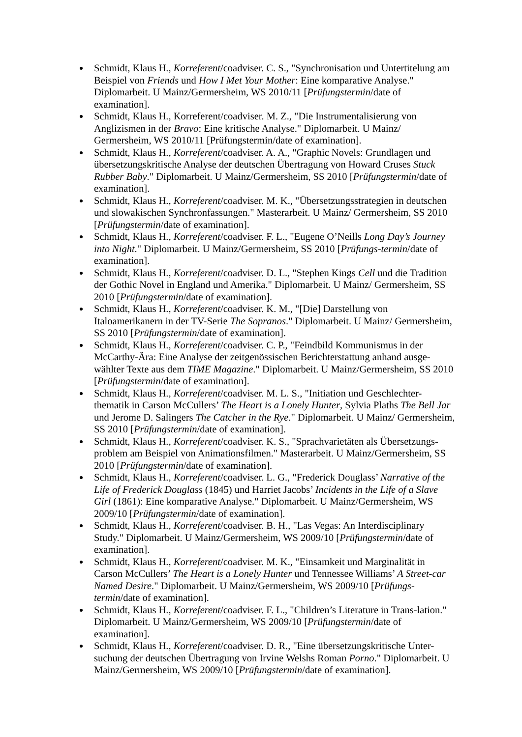Schmidt, Klaus H., Korreferent/coadviser. C. S., "Synchronisation und Untertitelung am Beispiel von Friends und How I Met Your Mother: Eine komparative Analyse." Diplomarbeit. U Mainz/Germersheim, WS 2010/11 [Prüfungstermin/date of examination].
Schmidt, Klaus H., Korreferent/coadviser. M. Z., "Die Instrumentalisierung von Anglizismen in der Bravo: Eine kritische Analyse." Diplomarbeit. U Mainz/ Germersheim, WS 2010/11 [Prüfungstermin/date of examination].
Schmidt, Klaus H., Korreferent/coadviser. A. A., "Graphic Novels: Grundlagen und übersetzungskritische Analyse der deutschen Übertragung von Howard Cruses Stuck Rubber Baby." Diplomarbeit. U Mainz/Germersheim, SS 2010 [Prüfungstermin/date of examination].
Schmidt, Klaus H., Korreferent/coadviser. M. K., "Übersetzungsstrategien in deutschen und slowakischen Synchronfassungen." Masterarbeit. U Mainz/ Germersheim, SS 2010 [Prüfungstermin/date of examination].
Schmidt, Klaus H., Korreferent/coadviser. F. L., "Eugene O’Neills Long Day’s Journey into Night." Diplomarbeit. U Mainz/Germersheim, SS 2010 [Prüfungs-termin/date of examination].
Schmidt, Klaus H., Korreferent/coadviser. D. L., "Stephen Kings Cell und die Tradition der Gothic Novel in England und Amerika." Diplomarbeit. U Mainz/ Germersheim, SS 2010 [Prüfungstermin/date of examination].
Schmidt, Klaus H., Korreferent/coadviser. K. M., "[Die] Darstellung von Italoamerikanern in der TV-Serie The Sopranos." Diplomarbeit. U Mainz/ Germersheim, SS 2010 [Prüfungstermin/date of examination].
Schmidt, Klaus H., Korreferent/coadviser. C. P., "Feindbild Kommunismus in der McCarthy-Ära: Eine Analyse der zeitgenössischen Berichterstattung anhand ausge-wählter Texte aus dem TIME Magazine." Diplomarbeit. U Mainz/Germersheim, SS 2010 [Prüfungstermin/date of examination].
Schmidt, Klaus H., Korreferent/coadviser. M. L. S., "Initiation und Geschlechter-thematik in Carson McCullers’ The Heart is a Lonely Hunter, Sylvia Plaths The Bell Jar und Jerome D. Salingers The Catcher in the Rye." Diplomarbeit. U Mainz/ Germersheim, SS 2010 [Prüfungstermin/date of examination].
Schmidt, Klaus H., Korreferent/coadviser. K. S., "Sprachvarietäten als Übersetzungs-problem am Beispiel von Animationsfilmen." Masterarbeit. U Mainz/Germersheim, SS 2010 [Prüfungstermin/date of examination].
Schmidt, Klaus H., Korreferent/coadviser. L. G., "Frederick Douglass’ Narrative of the Life of Frederick Douglass (1845) und Harriet Jacobs’ Incidents in the Life of a Slave Girl (1861): Eine komparative Analyse." Diplomarbeit. U Mainz/Germersheim, WS 2009/10 [Prüfungstermin/date of examination].
Schmidt, Klaus H., Korreferent/coadviser. B. H., "Las Vegas: An Interdisciplinary Study." Diplomarbeit. U Mainz/Germersheim, WS 2009/10 [Prüfungstermin/date of examination].
Schmidt, Klaus H., Korreferent/coadviser. M. K., "Einsamkeit und Marginalität in Carson McCullers’ The Heart is a Lonely Hunter und Tennessee Williams’ A Street-car Named Desire." Diplomarbeit. U Mainz/Germersheim, WS 2009/10 [Prüfungs-termin/date of examination].
Schmidt, Klaus H., Korreferent/coadviser. F. L., "Children’s Literature in Trans-lation." Diplomarbeit. U Mainz/Germersheim, WS 2009/10 [Prüfungstermin/date of examination].
Schmidt, Klaus H., Korreferent/coadviser. D. R., "Eine übersetzungskritische Unter-suchung der deutschen Übertragung von Irvine Welshs Roman Porno." Diplomarbeit. U Mainz/Germersheim, WS 2009/10 [Prüfungstermin/date of examination].